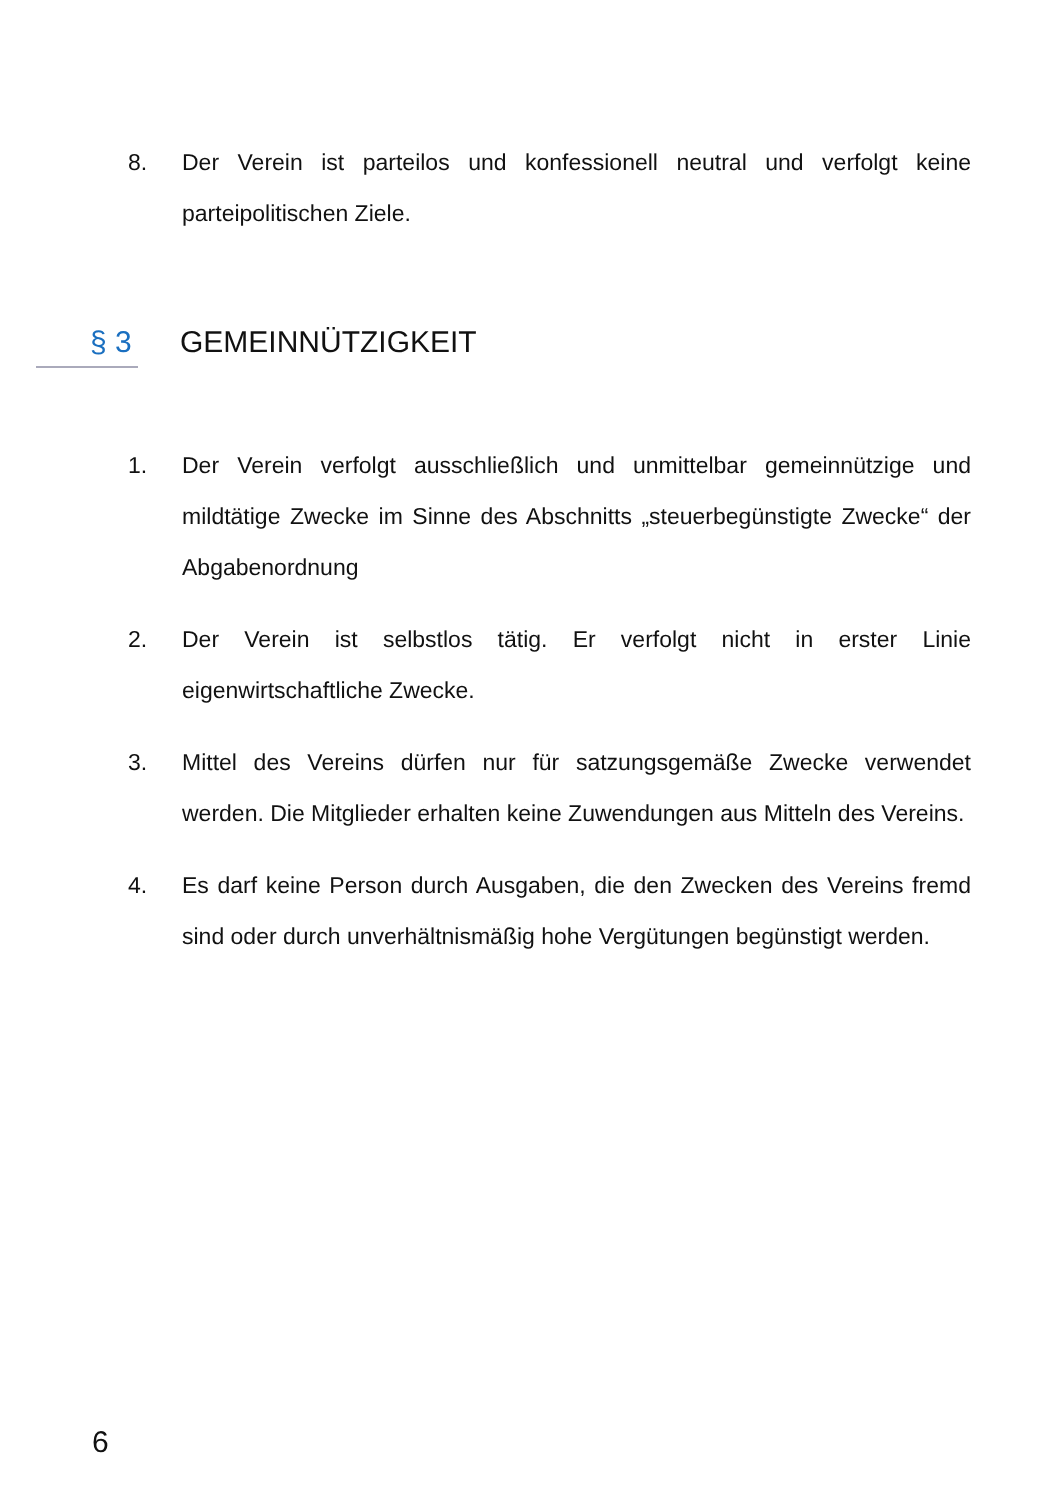8. Der Verein ist parteilos und konfessionell neutral und verfolgt keine parteipolitischen Ziele.
§ 3 GEMEINNÜTZIGKEIT
1. Der Verein verfolgt ausschließlich und unmittelbar gemeinnützige und mildtätige Zwecke im Sinne des Abschnitts „steuerbegünstigte Zwecke“ der Abgabenordnung
2. Der Verein ist selbstlos tätig. Er verfolgt nicht in erster Linie eigenwirtschaftliche Zwecke.
3. Mittel des Vereins dürfen nur für satzungsgemäße Zwecke verwendet werden. Die Mitglieder erhalten keine Zuwendungen aus Mitteln des Vereins.
4. Es darf keine Person durch Ausgaben, die den Zwecken des Vereins fremd sind oder durch unverhältnismäßig hohe Vergütungen begünstigt werden.
6